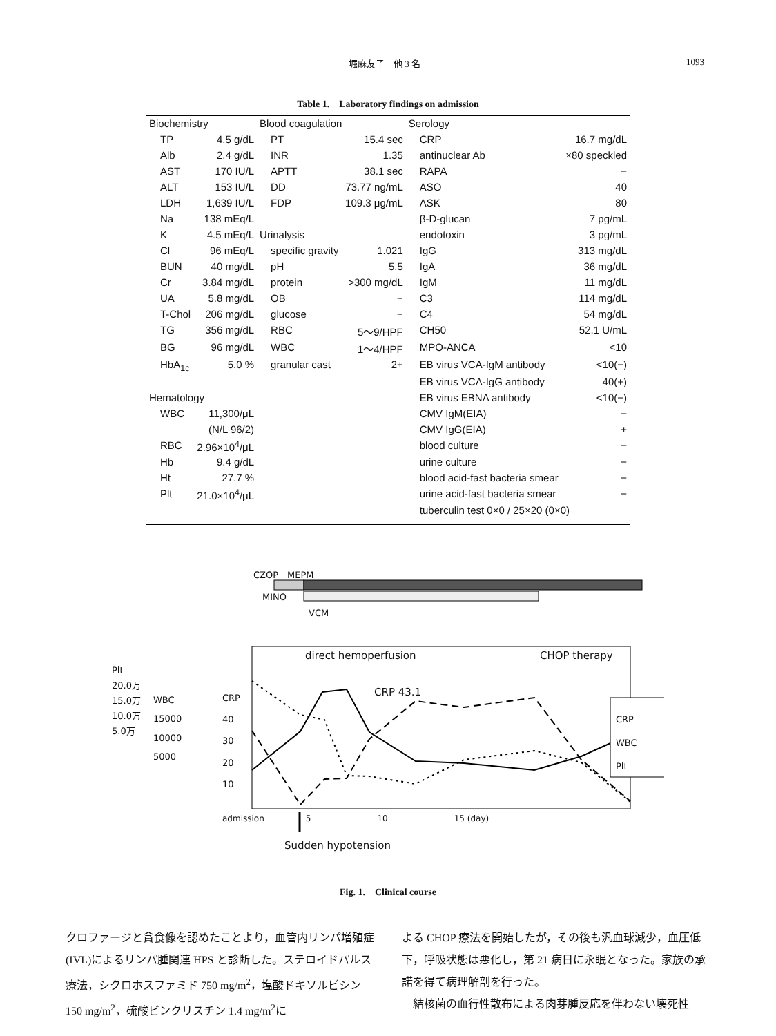堀麻友子　他 3 名 1093
Table 1.　Laboratory findings on admission
| Biochemistry | | Blood coagulation | | Serology | |
| TP | 4.5 g/dL | PT | 15.4 sec | CRP | 16.7 mg/dL |
| Alb | 2.4 g/dL | INR | 1.35 | antinuclear Ab | ×80 speckled |
| AST | 170 IU/L | APTT | 38.1 sec | RAPA | − |
| ALT | 153 IU/L | DD | 73.77 ng/mL | ASO | 40 |
| LDH | 1,639 IU/L | FDP | 109.3 μg/mL | ASK | 80 |
| Na | 138 mEq/L | | | β-D-glucan | 7 pg/mL |
| K | 4.5 mEq/L | Urinalysis | | endotoxin | 3 pg/mL |
| Cl | 96 mEq/L | specific gravity | 1.021 | IgG | 313 mg/dL |
| BUN | 40 mg/dL | pH | 5.5 | IgA | 36 mg/dL |
| Cr | 3.84 mg/dL | protein | >300 mg/dL | IgM | 11 mg/dL |
| UA | 5.8 mg/dL | OB | − | C3 | 114 mg/dL |
| T-Chol | 206 mg/dL | glucose | − | C4 | 54 mg/dL |
| TG | 356 mg/dL | RBC | 5〜9/HPF | CH50 | 52.1 U/mL |
| BG | 96 mg/dL | WBC | 1〜4/HPF | MPO-ANCA | <10 |
| HbA<sub>1c</sub> | 5.0 % | granular cast | 2+ | EB virus VCA-IgM antibody | <10(−) |
| | | | | EB virus VCA-IgG antibody | 40(+) |
| Hematology | | | | EB virus EBNA antibody | <10(−) |
| WBC | 11,300/μL | | | CMV IgM(EIA) | − |
| | (N/L 96/2) | | | CMV IgG(EIA) | + |
| RBC | 2.96×10<sup>4</sup>/μL | | | blood culture | − |
| Hb | 9.4 g/dL | | | urine culture | − |
| Ht | 27.7 % | | | blood acid-fast bacteria smear | − |
| Plt | 21.0×10<sup>4</sup>/μL | | | urine acid-fast bacteria smear | − |
| | | | | tuberculin test 0×0 / 25×20 (0×0) | |
CZOP　MEPM
MINO
VCM
direct hemoperfusion CHOP therapy
CRP 43.1
Plt
20.0万
15.0万
10.0万
5.0万
WBC
15000
10000
5000
CRP
40
30
20
10
CRP
WBC
Plt
admission　　　　　5　　　　　　　　10　　　　　　　　15 (day)
Sudden hypotension
Fig. 1.　Clinical course
クロファージと貪食像を認めたことより，血管内リンパ増殖症(IVL)によるリンパ腫関連 HPS と診断した。ステロイドパルス療法，シクロホスファミド 750 mg/m<sup>2</sup>，塩酸ドキソルビシン 150 mg/m<sup>2</sup>，硫酸ビンクリスチン 1.4 mg/m<sup>2</sup>に
よる CHOP 療法を開始したが，その後も汎血球減少，血圧低下，呼吸状態は悪化し，第 21 病日に永眠となった。家族の承諾を得て病理解剖を行った。
　結核菌の血行性散布による肉芽腫反応を伴わない壊死性